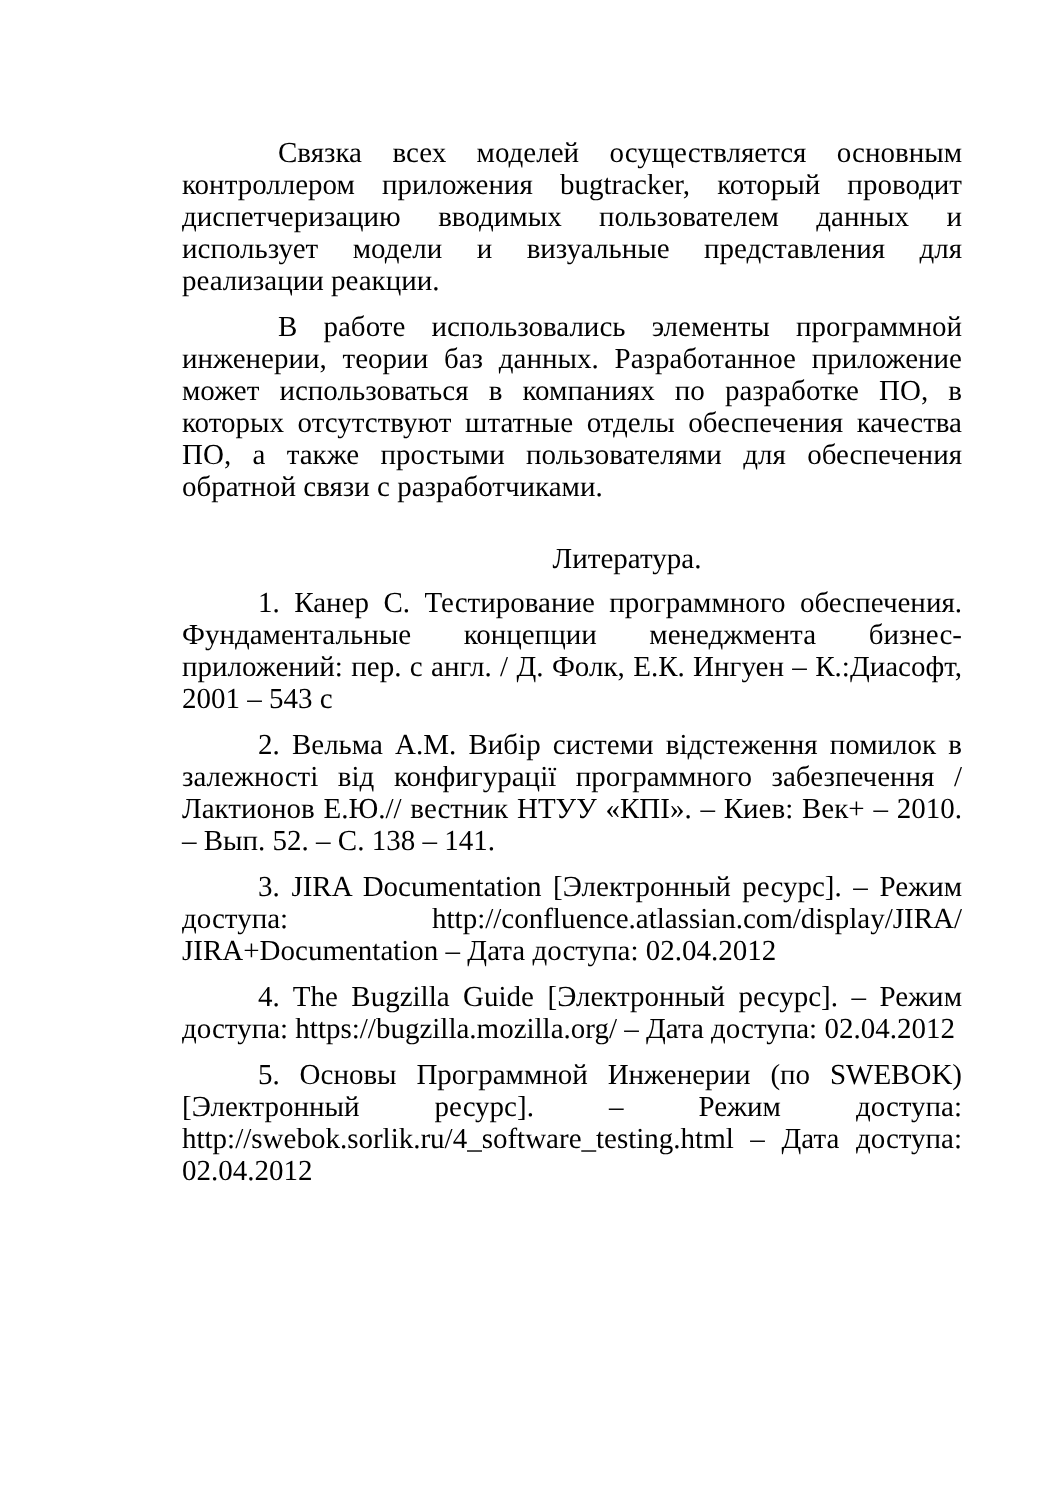Связка всех моделей осуществляется основным контроллером приложения bugtracker, который проводит диспетчеризацию вводимых пользователем данных и использует модели и визуальные представления для реализации реакции.
В работе использовались элементы программной инженерии, теории баз данных. Разработанное приложение может использоваться в компаниях по разработке ПО, в которых отсутствуют штатные отделы обеспечения качества ПО, а также простыми пользователями для обеспечения обратной связи с разработчиками.
Литература.
1. Канер С. Тестирование программного обеспечения. Фундаментальные концепции менеджмента бизнес-приложений: пер. с англ. / Д. Фолк, Е.К. Ингуен – К.:Диасофт, 2001 – 543 с
2. Вельма А.М. Вибір системи відстеження помилок в залежності від конфигурації программного забезпечення / Лактионов Е.Ю.// вестник НТУУ «КПІ». – Киев: Век+ – 2010. – Вып. 52. – С. 138 – 141.
3. JIRA Documentation [Электронный ресурс]. – Режим доступа: http://confluence.atlassian.com/display/JIRA/ JIRA+Documentation – Дата доступа: 02.04.2012
4. The Bugzilla Guide [Электронный ресурс]. – Режим доступа: https://bugzilla.mozilla.org/ – Дата доступа: 02.04.2012
5. Основы Программной Инженерии (по SWEBOK) [Электронный ресурс]. – Режим доступа: http://swebok.sorlik.ru/4_software_testing.html – Дата доступа: 02.04.2012